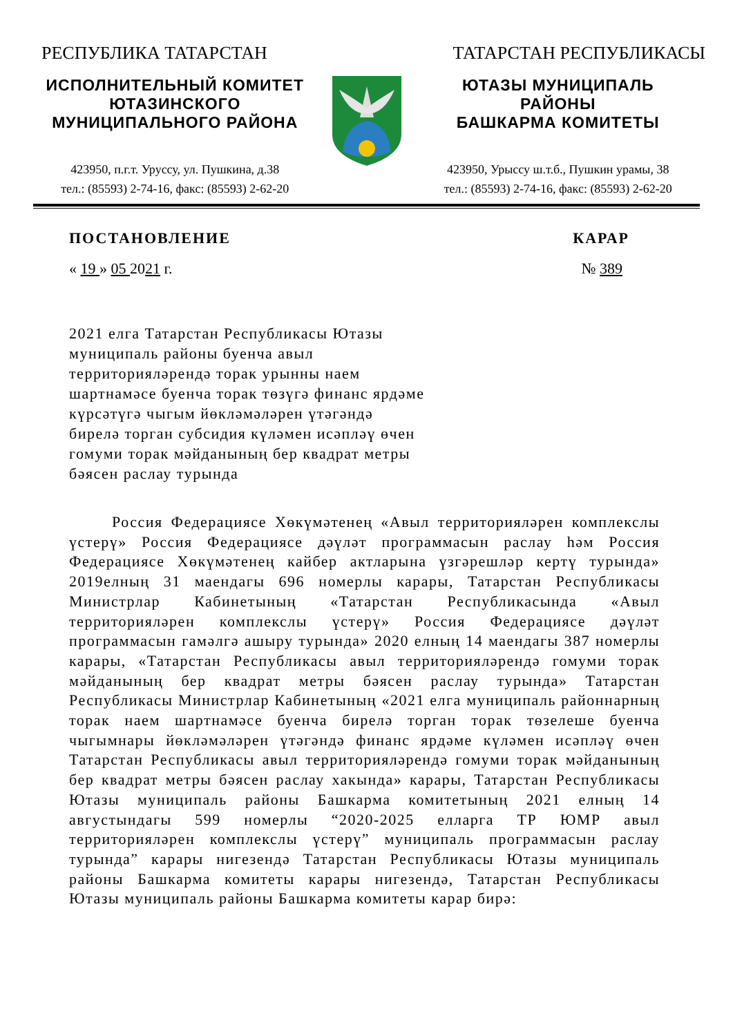РЕСПУБЛИКА ТАТАРСТАН ТАТАРСТАН РЕСПУБЛИКАСЫ
ИСПОЛНИТЕЛЬНЫЙ КОМИТЕТ
ЮТАЗИНСКОГО
МУНИЦИПАЛЬНОГО РАЙОНА
423950, п.г.т. Уруссу, ул. Пушкина, д.38
тел.: (85593) 2-74-16, факс: (85593) 2-62-20
ЮТАЗЫ МУНИЦИПАЛЬ
РАЙОНЫ
БАШКАРМА КОМИТЕТЫ
423950, Урыссу ш.т.б., Пушкин урамы, 38
тел.: (85593) 2-74-16, факс: (85593) 2-62-20
ПОСТАНОВЛЕНИЕ КАРАР
« 19 » 05 2021 г. № 389
2021 елга Татарстан Республикасы Ютазы муниципаль районы буенча авыл территорияләрендә торак урынны наем шартнамәсе буенча торак төзүгә финанс ярдәме күрсәтүгә чыгым йөкләмәләрен үтәгәндә бирелә торган субсидия күләмен исәпләү өчен гомуми торак мәйданының бер квадрат метры бәясен раслау турында
Россия Федерациясе Хөкүмәтенең «Авыл территорияләрен комплекслы үстерү» Россия Федерациясе дәүләт программасын раслау һәм Россия Федерациясе Хөкүмәтенең кайбер актларына үзгәрешләр кертү турында» 2019елның 31 маендагы 696 номерлы карары, Татарстан Республикасы Министрлар Кабинетының «Татарстан Республикасында «Авыл территорияләрен комплекслы үстерү» Россия Федерациясе дәүләт программасын гамәлгә ашыру турында» 2020 елның 14 маендагы 387 номерлы карары, «Татарстан Республикасы авыл территорияләрендә гомуми торак мәйданының бер квадрат метры бәясен раслау турында» Татарстан Республикасы Министрлар Кабинетының «2021 елга муниципаль районнарның торак наем шартнамәсе буенча бирелә торган торак төзелеше буенча чыгымнары йөкләмәләрен үтәгәндә финанс ярдәме күләмен исәпләү өчен Татарстан Республикасы авыл территорияләрендә гомуми торак мәйданының бер квадрат метры бәясен раслау хакында» карары, Татарстан Республикасы Ютазы муниципаль районы Башкарма комитетының 2021 елның 14 августындагы 599 номерлы “2020-2025 елларга ТР ЮМР авыл территорияләрен комплекслы үстерү” муниципаль программасын раслау турында” карары нигезендә Татарстан Республикасы Ютазы муниципаль районы Башкарма комитеты карары нигезендә, Татарстан Республикасы Ютазы муниципаль районы Башкарма комитеты карар бирә: